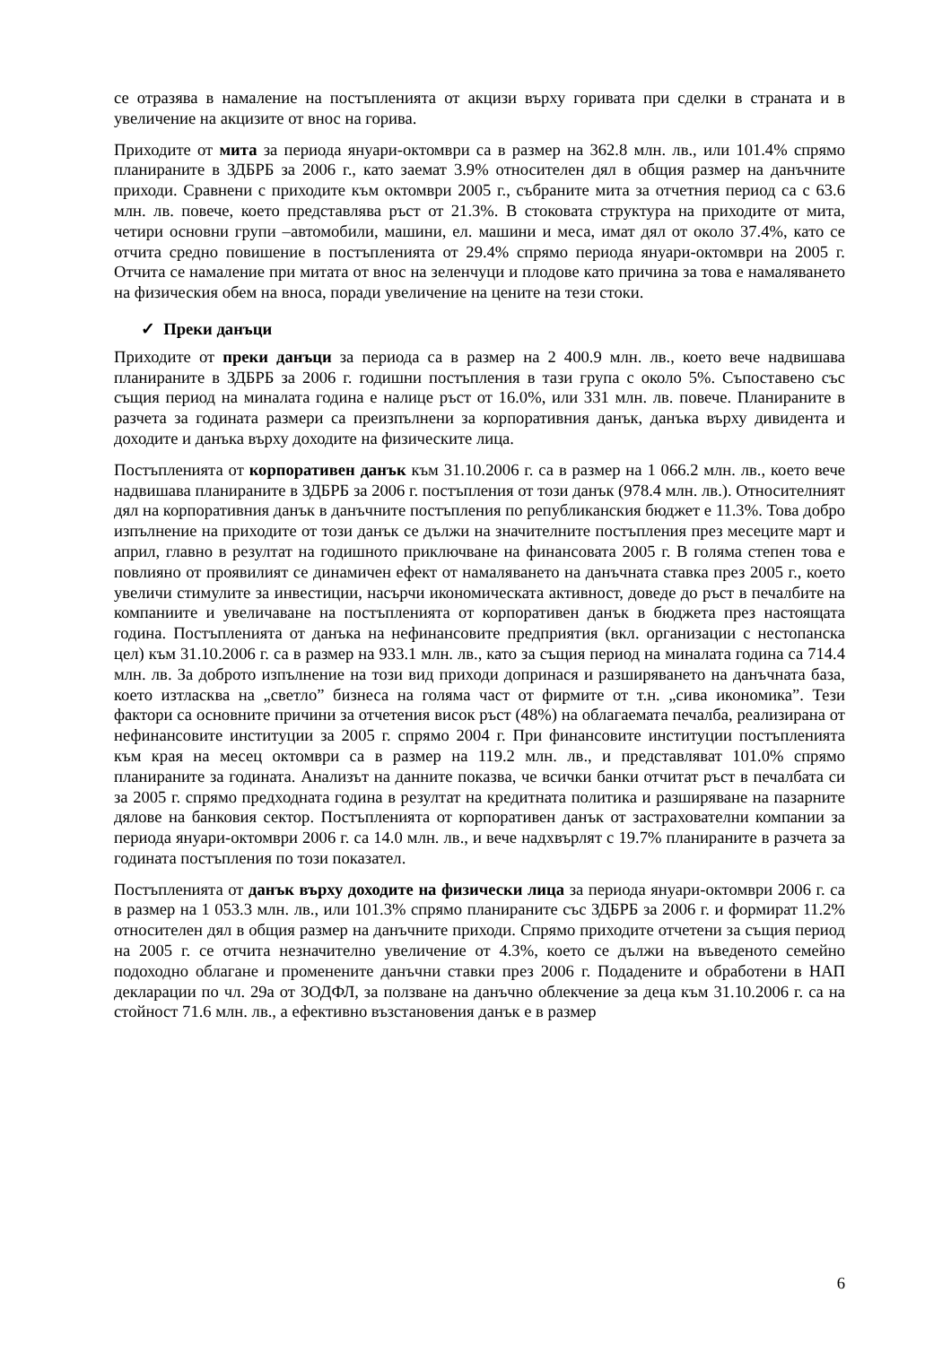се отразява в намаление на постъпленията от акцизи върху горивата при сделки в страната и в увеличение на акцизите от внос на горива.
Приходите от мита за периода януари-октомври са в размер на 362.8 млн. лв., или 101.4% спрямо планираните в ЗДБРБ за 2006 г., като заемат 3.9% относителен дял в общия размер на данъчните приходи. Сравнени с приходите към октомври 2005 г., събраните мита за отчетния период са с 63.6 млн. лв. повече, което представлява ръст от 21.3%. В стоковата структура на приходите от мита, четири основни групи –автомобили, машини, ел. машини и меса, имат дял от около 37.4%, като се отчита средно повишение в постъпленията от 29.4% спрямо периода януари-октомври на 2005 г. Отчита се намаление при митата от внос на зеленчуци и плодове като причина за това е намаляването на физическия обем на вноса, поради увеличение на цените на тези стоки.
✓ Преки данъци
Приходите от преки данъци за периода са в размер на 2 400.9 млн. лв., което вече надвишава планираните в ЗДБРБ за 2006 г. годишни постъпления в тази група с около 5%. Съпоставено със същия период на миналата година е налице ръст от 16.0%, или 331 млн. лв. повече. Планираните в разчета за годината размери са преизпълнени за корпоративния данък, данъка върху дивидента и доходите и данъка върху доходите на физическите лица.
Постъпленията от корпоративен данък към 31.10.2006 г. са в размер на 1 066.2 млн. лв., което вече надвишава планираните в ЗДБРБ за 2006 г. постъпления от този данък (978.4 млн. лв.). Относителният дял на корпоративния данък в данъчните постъпления по републиканския бюджет е 11.3%. Това добро изпълнение на приходите от този данък се дължи на значителните постъпления през месеците март и април, главно в резултат на годишното приключване на финансовата 2005 г. В голяма степен това е повлияно от проявилият се динамичен ефект от намаляването на данъчната ставка през 2005 г., което увеличи стимулите за инвестиции, насърчи икономическата активност, доведе до ръст в печалбите на компаниите и увеличаване на постъпленията от корпоративен данък в бюджета през настоящата година. Постъпленията от данъка на нефинансовите предприятия (вкл. организации с нестопанска цел) към 31.10.2006 г. са в размер на 933.1 млн. лв., като за същия период на миналата година са 714.4 млн. лв. За доброто изпълнение на този вид приходи допринася и разширяването на данъчната база, което изтласква на „светло” бизнеса на голяма част от фирмите от т.н. „сива икономика”. Тези фактори са основните причини за отчетения висок ръст (48%) на облагаемата печалба, реализирана от нефинансовите институции за 2005 г. спрямо 2004 г. При финансовите институции постъпленията към края на месец октомври са в размер на 119.2 млн. лв., и представляват 101.0% спрямо планираните за годината. Анализът на данните показва, че всички банки отчитат ръст в печалбата си за 2005 г. спрямо предходната година в резултат на кредитната политика и разширяване на пазарните дялове на банковия сектор. Постъпленията от корпоративен данък от застрахователни компании за периода януари-октомври 2006 г. са 14.0 млн. лв., и вече надхвърлят с 19.7% планираните в разчета за годината постъпления по този показател.
Постъпленията от данък върху доходите на физически лица за периода януари-октомври 2006 г. са в размер на 1 053.3 млн. лв., или 101.3% спрямо планираните със ЗДБРБ за 2006 г. и формират 11.2% относителен дял в общия размер на данъчните приходи. Спрямо приходите отчетени за същия период на 2005 г. се отчита незначително увеличение от 4.3%, което се дължи на въведеното семейно подоходно облагане и променените данъчни ставки през 2006 г. Подадените и обработени в НАП декларации по чл. 29а от ЗОДФЛ, за ползване на данъчно облекчение за деца към 31.10.2006 г. са на стойност 71.6 млн. лв., а ефективно възстановения данък е в размер
6